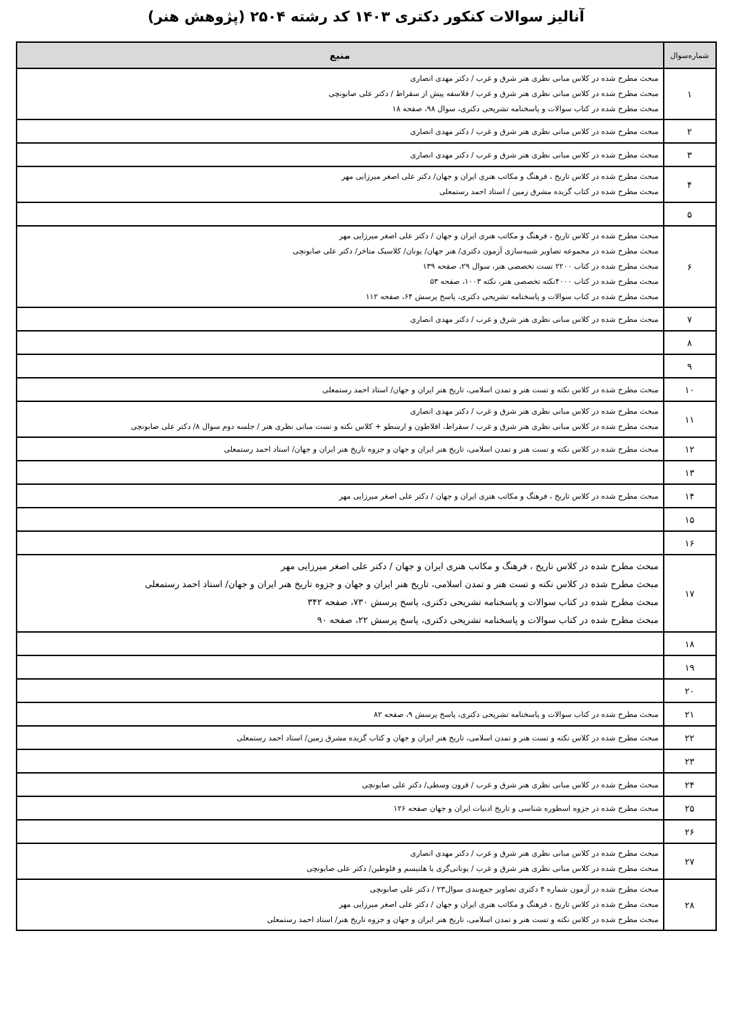آنالیز سوالات کنکور دکتری ۱۴۰۳ کد رشته ۲۵۰۴ (پژوهش هنر)
| شماره‌سوال | منبع |
| --- | --- |
| ۱ | مبحث مطرح شده در کلاس مبانی نظری هنر شرق و غرب / دکتر مهدی انصاری مبحث مطرح شده در کلاس مبانی نظری هنر شرق و غرب / فلاسفه پیش از سقراط / دکتر علی صابونچی مبحث مطرح شده در کتاب سوالات و پاسخنامه تشریحی دکتری، سوال ۹۸، صفحه ۱۸ |
| ۲ | مبحث مطرح شده در کلاس مبانی نظری هنر شرق و غرب / دکتر مهدی انصاری |
| ۳ | مبحث مطرح شده در کلاس مبانی نظری هنر شرق و غرب / دکتر مهدی انصاری |
| ۴ | مبحث مطرح شده در کلاس تاریخ ، فرهنگ و مکاتب هنری ایران و جهان/ دکتر علی اصغر میرزایی مهر مبحث مطرح شده در کتاب گزیده مشرق زمین / استاد احمد رستمعلی |
| ۵ | |
| ۶ | مبحث مطرح شده در کلاس تاریخ ، فرهنگ و مکاتب هنری ایران و جهان / دکتر علی اصغر میرزایی مهر مبحث مطرح شده در مجموعه تصاویر شبیه‌سازی آزمون دکتری/ هنر جهان/ یونان/ کلاسیک متاخر/ دکتر علی صابونچی مبحث مطرح شده در کتاب ۲۲۰۰ تست تخصصی هنر، سوال ۲۹، صفحه ۱۳۹ مبحث مطرح شده در کتاب ۴۰۰۰نکته تخصصی هنر، نکته ۱۰۰۳، صفحه ۵۳ مبحث مطرح شده در کتاب سوالات و پاسخنامه تشریحی دکتری، پاسخ پرسش ۶۴، صفحه ۱۱۲ |
| ۷ | مبحث مطرح شده در کلاس مبانی نظری هنر شرق و غرب / دکتر مهدی انصاری |
| ۸ | |
| ۹ | |
| ۱۰ | مبحث مطرح شده در کلاس نکته و تست هنر و تمدن اسلامی، تاریخ هنر ایران و جهان/ استاد احمد رستمعلی |
| ۱۱ | مبحث مطرح شده در کلاس مبانی نظری هنر شرق و غرب / دکتر مهدی انصاری مبحث مطرح شده در کلاس مبانی نظری هنر شرق و غرب / سقراط، افلاطون و ارسطو + کلاس نکته و تست مبانی نظری هنر / جلسه دوم سوال ۸/ دکتر علی صابونچی |
| ۱۲ | مبحث مطرح شده در کلاس نکته و تست هنر و تمدن اسلامی، تاریخ هنر ایران و جهان و جزوه تاریخ هنر ایران و جهان/ استاد احمد رستمعلی |
| ۱۳ | |
| ۱۴ | مبحث مطرح شده در کلاس تاریخ ، فرهنگ و مکاتب هنری ایران و جهان / دکتر علی اصغر میرزایی مهر |
| ۱۵ | |
| ۱۶ | |
| ۱۷ | مبحث مطرح شده در کلاس تاریخ ، فرهنگ و مکاتب هنری ایران و جهان / دکتر علی اصغر میرزایی مهر مبحث مطرح شده در کلاس نکته و تست هنر و تمدن اسلامی، تاریخ هنر ایران و جهان و جزوه تاریخ هنر ایران و جهان/ استاد احمد رستمعلی مبحث مطرح شده در کتاب سوالات و پاسخنامه تشریحی دکتری، پاسخ پرسش ۷۳۰، صفحه ۳۴۲ مبحث مطرح شده در کتاب سوالات و پاسخنامه تشریحی دکتری، پاسخ پرسش ۲۲، صفحه ۹۰ |
| ۱۸ | |
| ۱۹ | |
| ۲۰ | |
| ۲۱ | مبحث مطرح شده در کتاب سوالات و پاسخنامه تشریحی دکتری، پاسخ پرسش ۹، صفحه ۸۲ |
| ۲۲ | مبحث مطرح شده در کلاس نکته و تست هنر و تمدن اسلامی، تاریخ هنر ایران و جهان و کتاب گزیده مشرق زمین/ استاد احمد رستمعلی |
| ۲۳ | |
| ۲۴ | مبحث مطرح شده در کلاس مبانی نظری هنر شرق و غرب / قرون وسطی/ دکتر علی صابونچی |
| ۲۵ | مبحث مطرح شده در جزوه اسطوره شناسی و تاریخ ادبیات ایران و جهان صفحه ۱۲۶ |
| ۲۶ | |
| ۲۷ | مبحث مطرح شده در کلاس مبانی نظری هنر شرق و غرب / دکتر مهدی انصاری مبحث مطرح شده در کلاس مبانی نظری هنر شرق و غرب / یونانی‌گری یا هلنیسم و فلوطین/ دکتر علی صابونچی |
| ۲۸ | مبحث مطرح شده در آزمون شماره ۴ دکتری تصاویر جمع‌بندی سوال۲۳ / دکتر علی صابونچی مبحث مطرح شده در کلاس تاریخ ، فرهنگ و مکاتب هنری ایران و جهان / دکتر علی اصغر میرزایی مهر مبحث مطرح شده در کلاس نکته و تست هنر و تمدن اسلامی، تاریخ هنر ایران و جهان و جزوه تاریخ هنر/ استاد احمد رستمعلی |